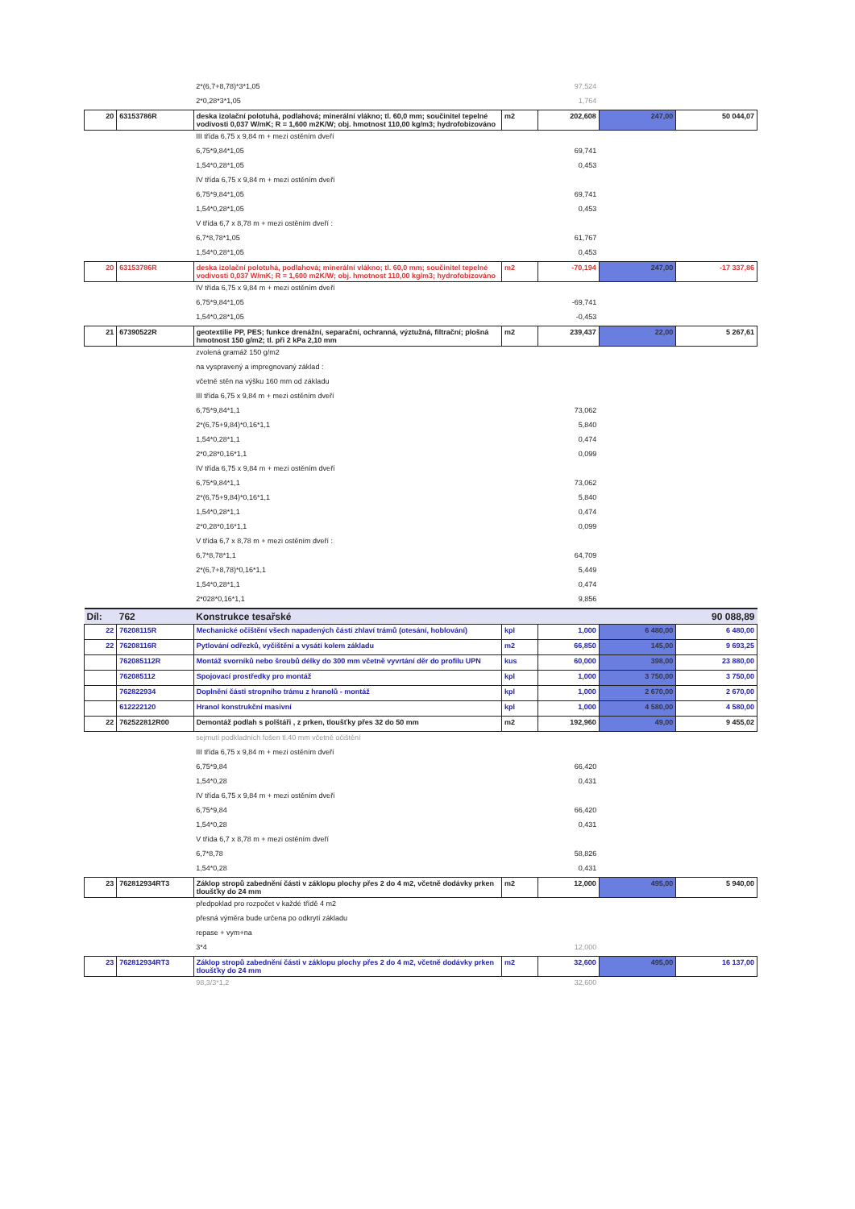| | | 2*(6,7+8,78)*3*1,05 | | 97,524 | | |
| | | 2*0,28*3*1,05 | | 1,764 | | |
| 20 | 63153786R | deska izolační polotuhá, podlahová; minerální vlákno; tl. 60,0 mm; součinitel tepelné vodivosti 0,037 W/mK; R = 1,600 m2K/W; obj. hmotnost 110,00 kg/m3; hydrofobizováno | m2 | 202,608 | 247,00 | 50 044,07 |
| | | III třída 6,75 x 9,84 m + mezi ostěním dveří | | | | |
| | | 6,75*9,84*1,05 | | 69,741 | | |
| | | 1,54*0,28*1,05 | | 0,453 | | |
| | | IV třída 6,75 x 9,84 m + mezi ostěním dveří | | | | |
| | | 6,75*9,84*1,05 | | 69,741 | | |
| | | 1,54*0,28*1,05 | | 0,453 | | |
| | | V třída 6,7 x 8,78 m + mezi ostěním dveří : | | | | |
| | | 6,7*8,78*1,05 | | 61,767 | | |
| | | 1,54*0,28*1,05 | | 0,453 | | |
| 20 | 63153786R | deska izolační polotuhá, podlahová; minerální vlákno; tl. 60,0 mm; součinitel tepelné vodivosti 0,037 W/mK; R = 1,600 m2K/W; obj. hmotnost 110,00 kg/m3; hydrofobizováno | m2 | -70,194 | 247,00 | -17 337,86 |
| | | IV třída 6,75 x 9,84 m + mezi ostěním dveří | | | | |
| | | 6,75*9,84*1,05 | | -69,741 | | |
| | | 1,54*0,28*1,05 | | -0,453 | | |
| 21 | 67390522R | geotextilie PP, PES; funkce drenážní, separační, ochranná, výztužná, filtrační; plošná hmotnost 150 g/m2; tl. při 2 kPa 2,10 mm | m2 | 239,437 | 22,00 | 5 267,61 |
| | | zvolená gramáž 150 g/m2 | | | | |
| | | na vyspravený a impregnovaný základ : | | | | |
| | | včetně stěn na výšku 160 mm od základu | | | | |
| | | III třída 6,75 x 9,84 m + mezi ostěním dveří | | | | |
| | | 6,75*9,84*1,1 | | 73,062 | | |
| | | 2*(6,75+9,84)*0,16*1,1 | | 5,840 | | |
| | | 1,54*0,28*1,1 | | 0,474 | | |
| | | 2*0,28*0,16*1,1 | | 0,099 | | |
| | | IV třída 6,75 x 9,84 m + mezi ostěním dveří | | | | |
| | | 6,75*9,84*1,1 | | 73,062 | | |
| | | 2*(6,75+9,84)*0,16*1,1 | | 5,840 | | |
| | | 1,54*0,28*1,1 | | 0,474 | | |
| | | 2*0,28*0,16*1,1 | | 0,099 | | |
| | | V třída 6,7 x 8,78 m + mezi ostěním dveří : | | | | |
| | | 6,7*8,78*1,1 | | 64,709 | | |
| | | 2*(6,7+8,78)*0,16*1,1 | | 5,449 | | |
| | | 1,54*0,28*1,1 | | 0,474 | | |
| | | 2*028*0,16*1,1 | | 9,856 | | |
| Díl: | 762 | Konstrukce tesařské | | | | 90 088,89 |
| 22 | 76208115R | Mechanické očištění všech napadených částí zhlaví trámů (otesání, hoblování) | kpl | 1,000 | 6 480,00 | 6 480,00 |
| 22 | 76208116R | Pytlování odřezků, vyčištění a vysátí kolem základu | m2 | 66,850 | 145,00 | 9 693,25 |
| | 762085112R | Montáž svorníků nebo šroubů délky do 300 mm včetně vyvrtání děr do profilu UPN | kus | 60,000 | 398,00 | 23 880,00 |
| | 762085112 | Spojovací prostředky pro montáž | kpl | 1,000 | 3 750,00 | 3 750,00 |
| | 762822934 | Doplnění části stropního trámu z hranolů - montáž | kpl | 1,000 | 2 670,00 | 2 670,00 |
| | 612222120 | Hranol konstrukční masivní | kpl | 1,000 | 4 580,00 | 4 580,00 |
| 22 | 762522812R00 | Demontáž podlah s polštáři , z prken, tloušťky přes 32 do 50 mm | m2 | 192,960 | 49,00 | 9 455,02 |
| | | sejmutí podkladních fošen tl.40 mm včetně očištění | | | | |
| | | III třída 6,75 x 9,84 m + mezi ostěním dveří | | | | |
| | | 6,75*9,84 | | 66,420 | | |
| | | 1,54*0,28 | | 0,431 | | |
| | | IV třída 6,75 x 9,84 m + mezi ostěním dveří | | | | |
| | | 6,75*9,84 | | 66,420 | | |
| | | 1,54*0,28 | | 0,431 | | |
| | | V třída 6,7 x 8,78 m + mezi ostěním dveří | | | | |
| | | 6,7*8,78 | | 58,826 | | |
| | | 1,54*0,28 | | 0,431 | | |
| 23 | 762812934RT3 | Záklop stropů zabednění části v záklopu plochy přes 2 do 4 m2, včetně dodávky prken tloušťky do 24 mm | m2 | 12,000 | 495,00 | 5 940,00 |
| | | předpoklad pro rozpočet v každé třídě 4 m2 | | | | |
| | | přesná výměra bude určena po odkrytí základu | | | | |
| | | repase + vym+na | | | | |
| | | 3*4 | | 12,000 | | |
| 23 | 762812934RT3 | Záklop stropů zabednění části v záklopu plochy přes 2 do 4 m2, včetně dodávky prken tloušťky do 24 mm | m2 | 32,600 | 495,00 | 16 137,00 |
| | | 98,3/3*1,2 | | 32,600 | | |